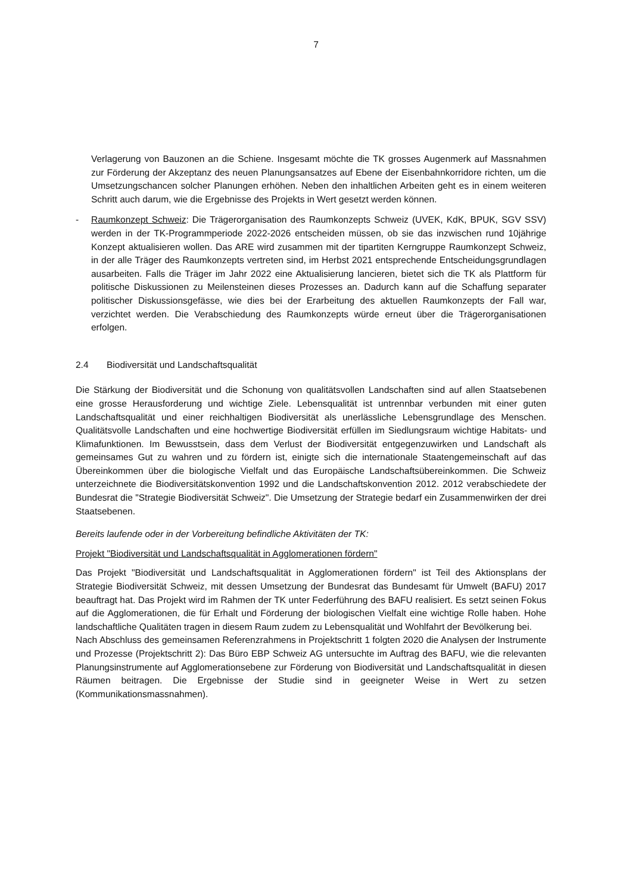7
Verlagerung von Bauzonen an die Schiene. Insgesamt möchte die TK grosses Augenmerk auf Massnahmen zur Förderung der Akzeptanz des neuen Planungsansatzes auf Ebene der Eisenbahnkorridore richten, um die Umsetzungschancen solcher Planungen erhöhen. Neben den inhaltlichen Arbeiten geht es in einem weiteren Schritt auch darum, wie die Ergebnisse des Projekts in Wert gesetzt werden können.
- Raumkonzept Schweiz: Die Trägerorganisation des Raumkonzepts Schweiz (UVEK, KdK, BPUK, SGV SSV) werden in der TK-Programmperiode 2022-2026 entscheiden müssen, ob sie das inzwischen rund 10jährige Konzept aktualisieren wollen. Das ARE wird zusammen mit der tipartiten Kerngruppe Raumkonzept Schweiz, in der alle Träger des Raumkonzepts vertreten sind, im Herbst 2021 entsprechende Entscheidungsgrundlagen ausarbeiten. Falls die Träger im Jahr 2022 eine Aktualisierung lancieren, bietet sich die TK als Plattform für politische Diskussionen zu Meilensteinen dieses Prozesses an. Dadurch kann auf die Schaffung separater politischer Diskussionsgefässe, wie dies bei der Erarbeitung des aktuellen Raumkonzepts der Fall war, verzichtet werden. Die Verabschiedung des Raumkonzepts würde erneut über die Trägerorganisationen erfolgen.
2.4 Biodiversität und Landschaftsqualität
Die Stärkung der Biodiversität und die Schonung von qualitätsvollen Landschaften sind auf allen Staatsebenen eine grosse Herausforderung und wichtige Ziele. Lebensqualität ist untrennbar verbunden mit einer guten Landschaftsqualität und einer reichhaltigen Biodiversität als unerlässliche Lebensgrundlage des Menschen. Qualitätsvolle Landschaften und eine hochwertige Biodiversität erfüllen im Siedlungsraum wichtige Habitats- und Klimafunktionen. Im Bewusstsein, dass dem Verlust der Biodiversität entgegenzuwirken und Landschaft als gemeinsames Gut zu wahren und zu fördern ist, einigte sich die internationale Staatengemeinschaft auf das Übereinkommen über die biologische Vielfalt und das Europäische Landschaftsübereinkommen. Die Schweiz unterzeichnete die Biodiversitätskonvention 1992 und die Landschaftskonvention 2012. 2012 verabschiedete der Bundesrat die "Strategie Biodiversität Schweiz". Die Umsetzung der Strategie bedarf ein Zusammenwirken der drei Staatsebenen.
Bereits laufende oder in der Vorbereitung befindliche Aktivitäten der TK:
Projekt "Biodiversität und Landschaftsqualität in Agglomerationen fördern"
Das Projekt "Biodiversität und Landschaftsqualität in Agglomerationen fördern" ist Teil des Aktionsplans der Strategie Biodiversität Schweiz, mit dessen Umsetzung der Bundesrat das Bundesamt für Umwelt (BAFU) 2017 beauftragt hat. Das Projekt wird im Rahmen der TK unter Federführung des BAFU realisiert. Es setzt seinen Fokus auf die Agglomerationen, die für Erhalt und Förderung der biologischen Vielfalt eine wichtige Rolle haben. Hohe landschaftliche Qualitäten tragen in diesem Raum zudem zu Lebensqualität und Wohlfahrt der Bevölkerung bei.
Nach Abschluss des gemeinsamen Referenzrahmens in Projektschritt 1 folgten 2020 die Analysen der Instrumente und Prozesse (Projektschritt 2): Das Büro EBP Schweiz AG untersuchte im Auftrag des BAFU, wie die relevanten Planungsinstrumente auf Agglomerationsebene zur Förderung von Biodiversität und Landschaftsqualität in diesen Räumen beitragen. Die Ergebnisse der Studie sind in geeigneter Weise in Wert zu setzen (Kommunikationsmassnahmen).